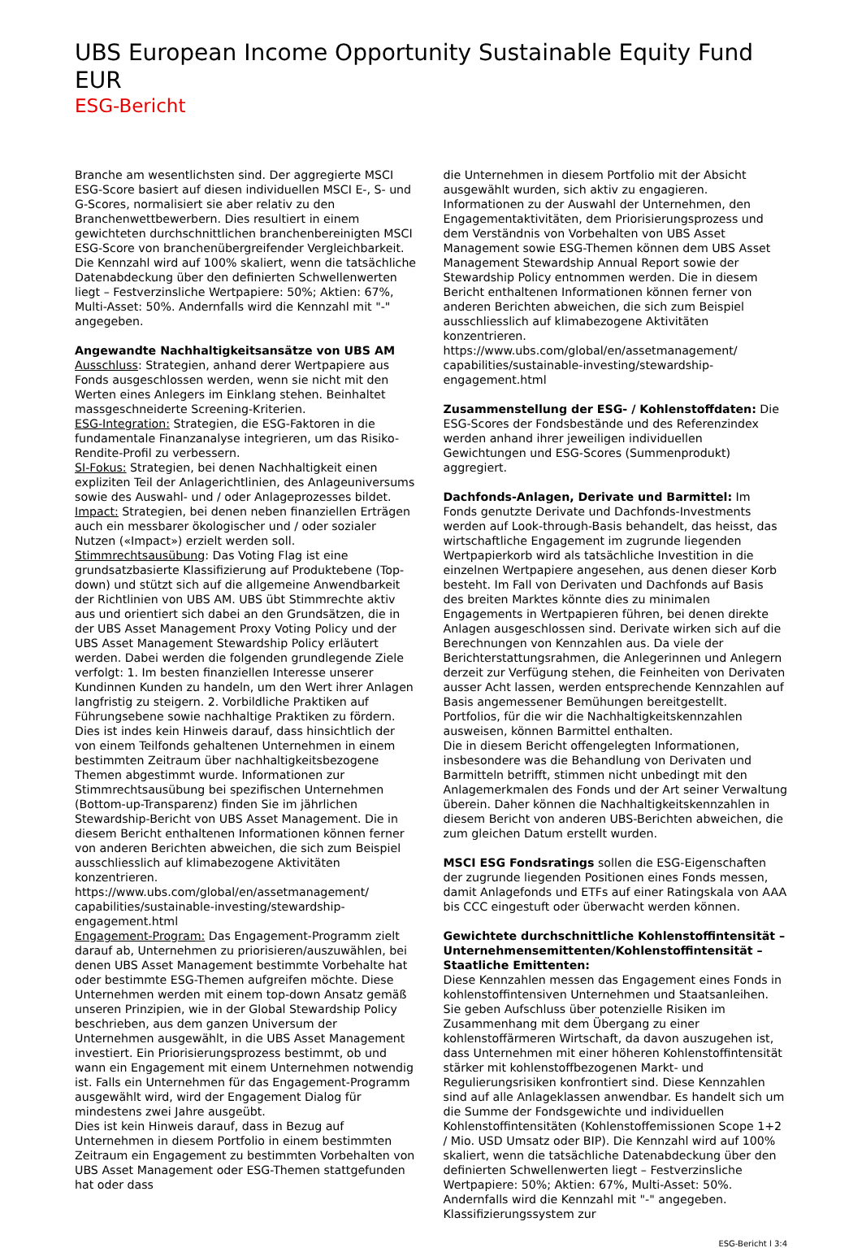UBS European Income Opportunity Sustainable Equity Fund EUR
ESG-Bericht
Branche am wesentlichsten sind. Der aggregierte MSCI ESG-Score basiert auf diesen individuellen MSCI E-, S- und G-Scores, normalisiert sie aber relativ zu den Branchenwettbewerbern. Dies resultiert in einem gewichteten durchschnittlichen branchenbereinigten MSCI ESG-Score von branchenübergreifender Vergleichbarkeit.
Die Kennzahl wird auf 100% skaliert, wenn die tatsächliche Datenabdeckung über den definierten Schwellenwerten liegt – Festverzinsliche Wertpapiere: 50%; Aktien: 67%, Multi-Asset: 50%. Andernfalls wird die Kennzahl mit "-" angegeben.
Angewandte Nachhaltigkeitsansätze von UBS AM
Ausschluss: Strategien, anhand derer Wertpapiere aus Fonds ausgeschlossen werden, wenn sie nicht mit den Werten eines Anlegers im Einklang stehen. Beinhaltet massgeschneiderte Screening-Kriterien.
ESG-Integration: Strategien, die ESG-Faktoren in die fundamentale Finanzanalyse integrieren, um das Risiko-Rendite-Profil zu verbessern.
SI-Fokus: Strategien, bei denen Nachhaltigkeit einen expliziten Teil der Anlagerichtlinien, des Anlageuniversums sowie des Auswahl- und / oder Anlageprozesses bildet.
Impact: Strategien, bei denen neben finanziellen Erträgen auch ein messbarer ökologischer und / oder sozialer Nutzen («Impact») erzielt werden soll.
Stimmrechtsausübung: Das Voting Flag ist eine grundsatzbasierte Klassifizierung auf Produktebene (Top-down) und stützt sich auf die allgemeine Anwendbarkeit der Richtlinien von UBS AM. UBS übt Stimmrechte aktiv aus und orientiert sich dabei an den Grundsätzen, die in der UBS Asset Management Proxy Voting Policy und der UBS Asset Management Stewardship Policy erläutert werden. Dabei werden die folgenden grundlegende Ziele verfolgt: 1. Im besten finanziellen Interesse unserer Kundinnen Kunden zu handeln, um den Wert ihrer Anlagen langfristig zu steigern. 2. Vorbildliche Praktiken auf Führungsebene sowie nachhaltige Praktiken zu fördern. Dies ist indes kein Hinweis darauf, dass hinsichtlich der von einem Teilfonds gehaltenen Unternehmen in einem bestimmten Zeitraum über nachhaltigkeitsbezogene Themen abgestimmt wurde. Informationen zur Stimmrechtsausübung bei spezifischen Unternehmen (Bottom-up-Transparenz) finden Sie im jährlichen Stewardship-Bericht von UBS Asset Management. Die in diesem Bericht enthaltenen Informationen können ferner von anderen Berichten abweichen, die sich zum Beispiel ausschliesslich auf klimabezogene Aktivitäten konzentrieren.
https://www.ubs.com/global/en/assetmanagement/ capabilities/sustainable-investing/stewardship-engagement.html
Engagement-Program: Das Engagement-Programm zielt darauf ab, Unternehmen zu priorisieren/auszuwählen, bei denen UBS Asset Management bestimmte Vorbehalte hat oder bestimmte ESG-Themen aufgreifen möchte. Diese Unternehmen werden mit einem top-down Ansatz gemäß unseren Prinzipien, wie in der Global Stewardship Policy beschrieben, aus dem ganzen Universum der Unternehmen ausgewählt, in die UBS Asset Management investiert. Ein Priorisierungsprozess bestimmt, ob und wann ein Engagement mit einem Unternehmen notwendig ist. Falls ein Unternehmen für das Engagement-Programm ausgewählt wird, wird der Engagement Dialog für mindestens zwei Jahre ausgeübt.
Dies ist kein Hinweis darauf, dass in Bezug auf Unternehmen in diesem Portfolio in einem bestimmten Zeitraum ein Engagement zu bestimmten Vorbehalten von UBS Asset Management oder ESG-Themen stattgefunden hat oder dass
die Unternehmen in diesem Portfolio mit der Absicht ausgewählt wurden, sich aktiv zu engagieren. Informationen zu der Auswahl der Unternehmen, den Engagementaktivitäten, dem Priorisierungsprozess und dem Verständnis von Vorbehalten von UBS Asset Management sowie ESG-Themen können dem UBS Asset Management Stewardship Annual Report sowie der Stewardship Policy entnommen werden. Die in diesem Bericht enthaltenen Informationen können ferner von anderen Berichten abweichen, die sich zum Beispiel ausschliesslich auf klimabezogene Aktivitäten konzentrieren.
https://www.ubs.com/global/en/assetmanagement/ capabilities/sustainable-investing/stewardship-engagement.html
Zusammenstellung der ESG- / Kohlenstoffdaten: Die ESG-Scores der Fondsbestände und des Referenzindex werden anhand ihrer jeweiligen individuellen Gewichtungen und ESG-Scores (Summenprodukt) aggregiert.
Dachfonds-Anlagen, Derivate und Barmittel: Im Fonds genutzte Derivate und Dachfonds-Investments werden auf Look-through-Basis behandelt, das heisst, das wirtschaftliche Engagement im zugrunde liegenden Wertpapierkorb wird als tatsächliche Investition in die einzelnen Wertpapiere angesehen, aus denen dieser Korb besteht. Im Fall von Derivaten und Dachfonds auf Basis des breiten Marktes könnte dies zu minimalen Engagements in Wertpapieren führen, bei denen direkte Anlagen ausgeschlossen sind. Derivate wirken sich auf die Berechnungen von Kennzahlen aus. Da viele der Berichterstattungsrahmen, die Anlegerinnen und Anlegern derzeit zur Verfügung stehen, die Feinheiten von Derivaten ausser Acht lassen, werden entsprechende Kennzahlen auf Basis angemessener Bemühungen bereitgestellt.
Portfolios, für die wir die Nachhaltigkeitskennzahlen ausweisen, können Barmittel enthalten.
Die in diesem Bericht offengelegten Informationen, insbesondere was die Behandlung von Derivaten und Barmitteln betrifft, stimmen nicht unbedingt mit den Anlagemerkmalen des Fonds und der Art seiner Verwaltung überein. Daher können die Nachhaltigkeitskennzahlen in diesem Bericht von anderen UBS-Berichten abweichen, die zum gleichen Datum erstellt wurden.
MSCI ESG Fondsratings sollen die ESG-Eigenschaften der zugrunde liegenden Positionen eines Fonds messen, damit Anlagefonds und ETFs auf einer Ratingskala von AAA bis CCC eingestuft oder überwacht werden können.
Gewichtete durchschnittliche Kohlenstoffintensität – Unternehmensemittenten/Kohlenstoffintensität – Staatliche Emittenten:
Diese Kennzahlen messen das Engagement eines Fonds in kohlenstoffintensiven Unternehmen und Staatsanleihen. Sie geben Aufschluss über potenzielle Risiken im Zusammenhang mit dem Übergang zu einer kohlenstoffärmeren Wirtschaft, da davon auszugehen ist, dass Unternehmen mit einer höheren Kohlenstoffintensität stärker mit kohlenstoffbezogenen Markt- und Regulierungsrisiken konfrontiert sind. Diese Kennzahlen sind auf alle Anlageklassen anwendbar. Es handelt sich um die Summe der Fondsgewichte und individuellen Kohlenstoffintensitäten (Kohlenstoffemissionen Scope 1+2 / Mio. USD Umsatz oder BIP). Die Kennzahl wird auf 100% skaliert, wenn die tatsächliche Datenabdeckung über den definierten Schwellenwerten liegt – Festverzinsliche Wertpapiere: 50%; Aktien: 67%, Multi-Asset: 50%. Andernfalls wird die Kennzahl mit "-" angegeben. Klassifizierungssystem zur
ESG-Bericht l 3:4